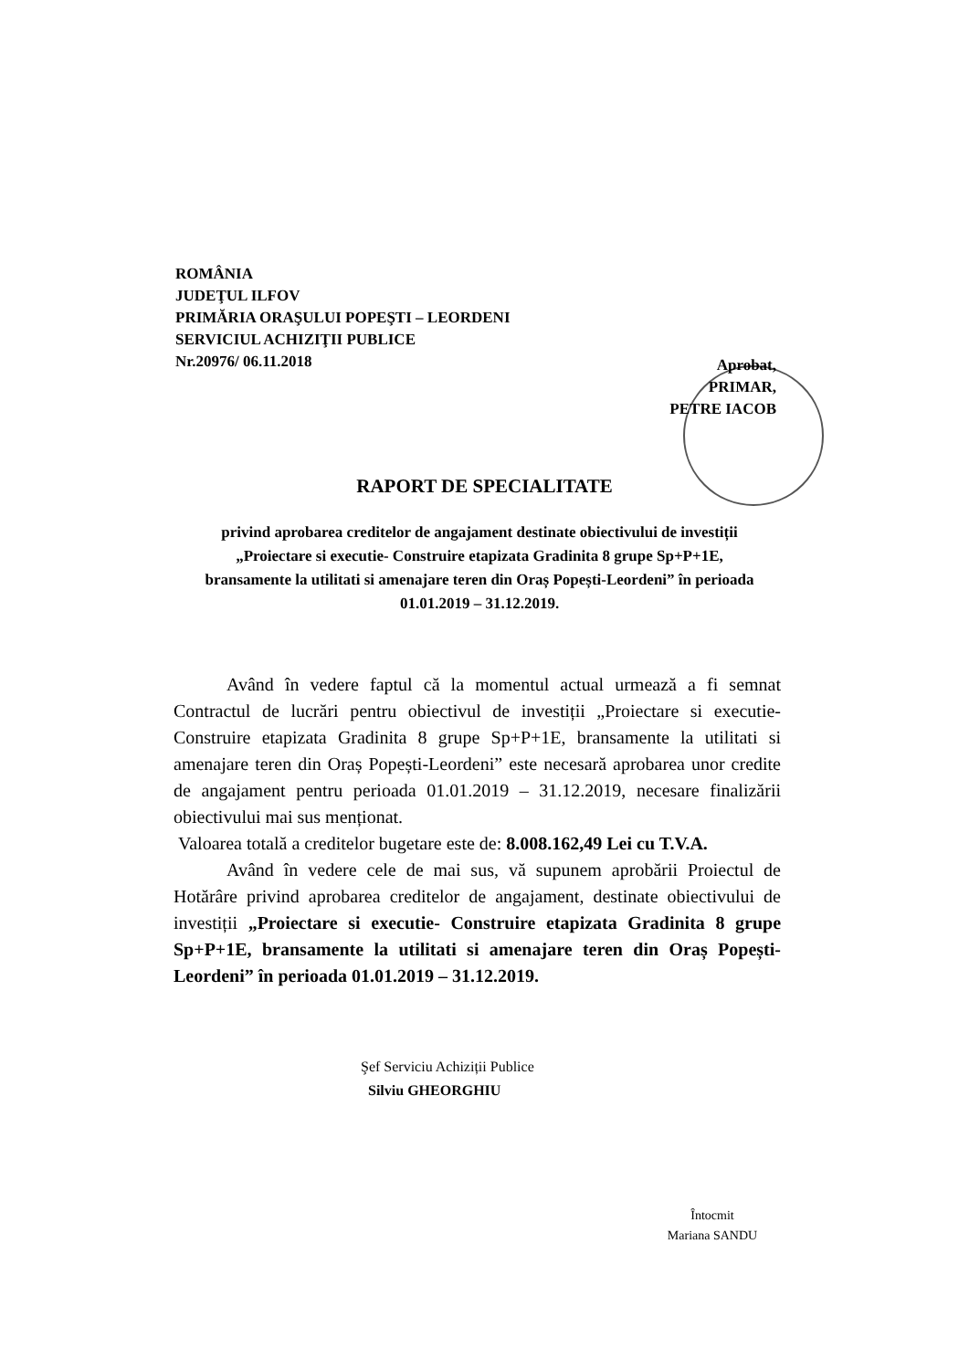ROMÂNIA
JUDEŢUL ILFOV
PRIMĂRIA ORAŞULUI POPEŞTI – LEORDENI
SERVICIUL ACHIZIŢII PUBLICE
Nr.20976/ 06.11.2018
Aprobat,
PRIMAR,
PETRE IACOB
RAPORT DE SPECIALITATE
privind aprobarea creditelor de angajament destinate obiectivului de investiții „Proiectare si executie- Construire etapizata Gradinita 8 grupe Sp+P+1E, bransamente la utilitati si amenajare teren din Oraș Popești-Leordeni” în perioada 01.01.2019 – 31.12.2019.
Având în vedere faptul că la momentul actual urmează a fi semnat Contractul de lucrări pentru obiectivul de investiții „Proiectare si executie- Construire etapizata Gradinita 8 grupe Sp+P+1E, bransamente la utilitati si amenajare teren din Oraș Popești-Leordeni” este necesară aprobarea unor credite de angajament pentru perioada 01.01.2019 – 31.12.2019, necesare finalizării obiectivului mai sus menționat.
Valoarea totală a creditelor bugetare este de: 8.008.162,49 Lei cu T.V.A.
Având în vedere cele de mai sus, vă supunem aprobării Proiectul de Hotărâre privind aprobarea creditelor de angajament, destinate obiectivului de investiții „Proiectare si executie- Construire etapizata Gradinita 8 grupe Sp+P+1E, bransamente la utilitati si amenajare teren din Oraș Popești-Leordeni” în perioada 01.01.2019 – 31.12.2019.
Şef Serviciu Achiziții Publice
Silviu GHEORGHIU
Întocmit
Mariana SANDU